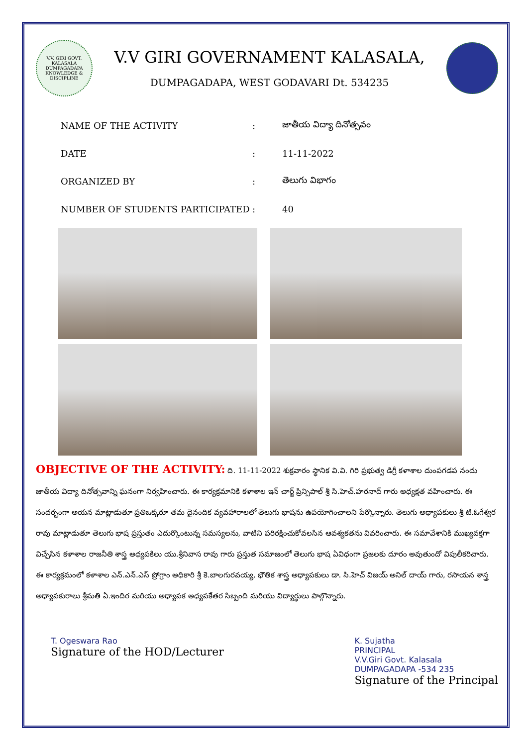V.V. GIRI GOVT. KALASALA DUMPAGADAPA
KNOWLEDGE & DISCIPLINE
V.V GIRI GOVERNAMENT KALASALA,
DUMPAGADAPA, WEST GODAVARI Dt. 534235
| NAME OF THE ACTIVITY | : | జాతీయ విద్యా దినోత్సవం |
| DATE | : | 11-11-2022 |
| ORGANIZED BY | : | తెలుగు విభాగం |
| NUMBER OF STUDENTS PARTICIPATED | : | 40 |
OBJECTIVE OF THE ACTIVITY: ది. 11-11-2022 శుక్రవారం స్థానిక వి.వి. గిరి ప్రభుత్వ డిగ్రీ కళాశాల దుంపగడప నందు జాతీయ విద్యా దినోత్సవాన్ని ఘనంగా నిర్వహించారు. ఈ కార్యక్రమానికి కళాశాల ఇన్ చార్జ్ ప్రిన్సిపాల్ శ్రీ సి.హెచ్.హరనాద్ గారు అధ్యక్షత వహించారు. ఈ సందర్భంగా అయన మాట్లాడుతూ ప్రతిఒక్కరూ తమ దైనందిక వ్యవహారాలలో తెలుగు భాషను ఉపయోగించాలని పేర్కొన్నారు. తెలుగు అధ్యాపకులు శ్రీ టి.ఓగేశ్వర రావు మాట్లాడుతూ తెలుగు భాష ప్రస్తుతం ఎదుర్కొంటున్న సమస్యలను, వాటిని పరిరక్షించుకోవలసిన ఆవశ్యకతను వివరించారు. ఈ సమావేశానికి ముఖ్యవక్తగా విచ్చేసిన కళాశాల రాజనీతి శాస్త్ర అధ్యపకిలు యు.శ్రీనివాస రావు గారు ప్రస్తుత సమాజంలో తెలుగు భాష ఏవిధంగా ప్రజలకు దూరం అవుతుందో విపులీకరిచారు. ఈ కార్యక్రమంలో కళాశాల ఎన్.ఎన్.ఎస్ ప్రోగ్రాం అధికారి శ్రీ కె.బాలగురవయ్య, భౌతిక శాస్త్ర అధ్యాపకులు డా. సి.హెచ్ విజయ్ అనిల్ దాయ్ గారు, రసాయన శాస్త్ర అధ్యాపకురాలు శ్రీమతి ఏ.ఇందిర మరియు అధ్యాపక అధ్యపకేతర సిబ్బంది మరియు విద్యార్థులు పాల్గొన్నారు.
T. Ogeswara Rao
Signature of the HOD/Lecturer
K. Sujatha
PRINCIPAL
V.V.Giri Govt. Kalasala
DUMPAGADAPA -534 235
Signature of the Principal